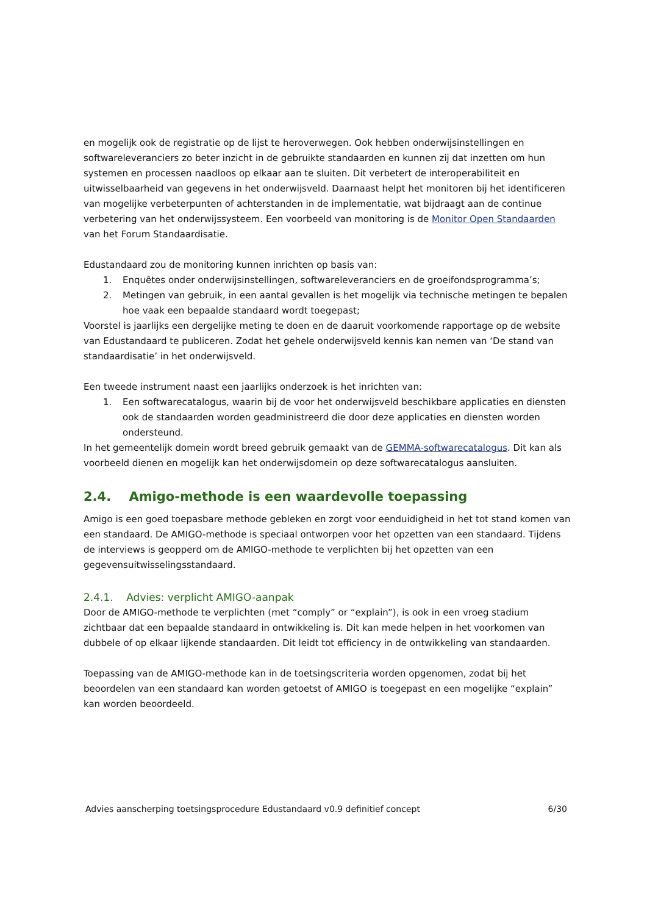en mogelijk ook de registratie op de lijst te heroverwegen. Ook hebben onderwijsinstellingen en softwareleveranciers zo beter inzicht in de gebruikte standaarden en kunnen zij dat inzetten om hun systemen en processen naadloos op elkaar aan te sluiten. Dit verbetert de interoperabiliteit en uitwisselbaarheid van gegevens in het onderwijsveld. Daarnaast helpt het monitoren bij het identificeren van mogelijke verbeterpunten of achterstanden in de implementatie, wat bijdraagt aan de continue verbetering van het onderwijssysteem. Een voorbeeld van monitoring is de Monitor Open Standaarden van het Forum Standaardisatie.
Edustandaard zou de monitoring kunnen inrichten op basis van:
1. Enquêtes onder onderwijsinstellingen, softwareleveranciers en de groeifondsprogramma’s;
2. Metingen van gebruik, in een aantal gevallen is het mogelijk via technische metingen te bepalen hoe vaak een bepaalde standaard wordt toegepast;
Voorstel is jaarlijks een dergelijke meting te doen en de daaruit voorkomende rapportage op de website van Edustandaard te publiceren. Zodat het gehele onderwijsveld kennis kan nemen van ‘De stand van standaardisatie’ in het onderwijsveld.
Een tweede instrument naast een jaarlijks onderzoek is het inrichten van:
1. Een softwarecatalogus, waarin bij de voor het onderwijsveld beschikbare applicaties en diensten ook de standaarden worden geadministreerd die door deze applicaties en diensten worden ondersteund.
In het gemeentelijk domein wordt breed gebruik gemaakt van de GEMMA-softwarecatalogus. Dit kan als voorbeeld dienen en mogelijk kan het onderwijsdomein op deze softwarecatalogus aansluiten.
2.4. Amigo-methode is een waardevolle toepassing
Amigo is een goed toepasbare methode gebleken en zorgt voor eenduidigheid in het tot stand komen van een standaard. De AMIGO-methode is speciaal ontworpen voor het opzetten van een standaard. Tijdens de interviews is geopperd om de AMIGO-methode te verplichten bij het opzetten van een gegevensuitwisselingsstandaard.
2.4.1. Advies: verplicht AMIGO-aanpak
Door de AMIGO-methode te verplichten (met “comply” or “explain”), is ook in een vroeg stadium zichtbaar dat een bepaalde standaard in ontwikkeling is. Dit kan mede helpen in het voorkomen van dubbele of op elkaar lijkende standaarden. Dit leidt tot efficiency in de ontwikkeling van standaarden.
Toepassing van de AMIGO-methode kan in de toetsingscriteria worden opgenomen, zodat bij het beoordelen van een standaard kan worden getoetst of AMIGO is toegepast en een mogelijke “explain” kan worden beoordeeld.
Advies aanscherping toetsingsprocedure Edustandaard v0.9 definitief concept 6/30